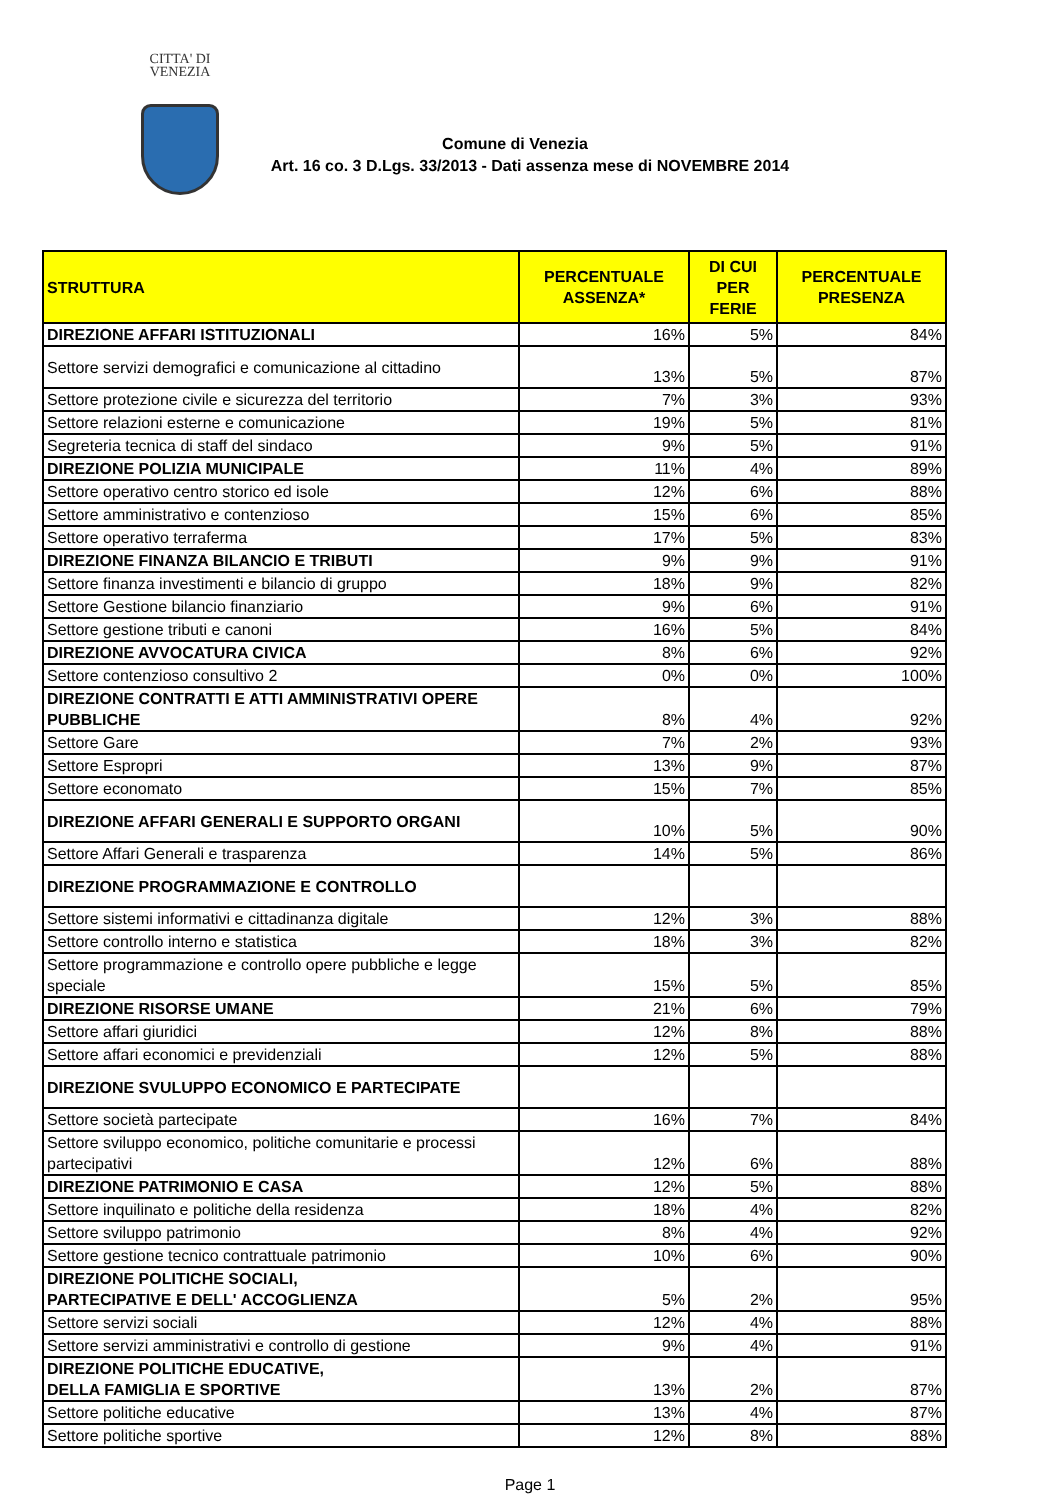CITTA' DI
VENEZIA
Comune di Venezia
Art. 16 co. 3 D.Lgs. 33/2013 - Dati assenza mese di NOVEMBRE 2014
| STRUTTURA | PERCENTUALE ASSENZA* | DI CUI PER FERIE | PERCENTUALE PRESENZA |
| --- | --- | --- | --- |
| DIREZIONE AFFARI ISTITUZIONALI | 16% | 5% | 84% |
| Settore servizi demografici e comunicazione al cittadino | 13% | 5% | 87% |
| Settore protezione civile e sicurezza del territorio | 7% | 3% | 93% |
| Settore relazioni esterne e comunicazione | 19% | 5% | 81% |
| Segreteria tecnica di staff del sindaco | 9% | 5% | 91% |
| DIREZIONE POLIZIA MUNICIPALE | 11% | 4% | 89% |
| Settore operativo centro storico ed isole | 12% | 6% | 88% |
| Settore amministrativo e contenzioso | 15% | 6% | 85% |
| Settore operativo terraferma | 17% | 5% | 83% |
| DIREZIONE FINANZA BILANCIO E TRIBUTI | 9% | 9% | 91% |
| Settore finanza investimenti e bilancio di gruppo | 18% | 9% | 82% |
| Settore Gestione bilancio finanziario | 9% | 6% | 91% |
| Settore gestione tributi e canoni | 16% | 5% | 84% |
| DIREZIONE AVVOCATURA CIVICA | 8% | 6% | 92% |
| Settore contenzioso consultivo 2 | 0% | 0% | 100% |
| DIREZIONE CONTRATTI E ATTI AMMINISTRATIVI OPERE PUBBLICHE | 8% | 4% | 92% |
| Settore Gare | 7% | 2% | 93% |
| Settore Espropri | 13% | 9% | 87% |
| Settore economato | 15% | 7% | 85% |
| DIREZIONE AFFARI GENERALI E SUPPORTO ORGANI | 10% | 5% | 90% |
| Settore Affari Generali e trasparenza | 14% | 5% | 86% |
| DIREZIONE PROGRAMMAZIONE E CONTROLLO | | | |
| Settore sistemi informativi e cittadinanza digitale | 12% | 3% | 88% |
| Settore controllo interno e statistica | 18% | 3% | 82% |
| Settore programmazione e controllo opere pubbliche e legge speciale | 15% | 5% | 85% |
| DIREZIONE RISORSE UMANE | 21% | 6% | 79% |
| Settore affari giuridici | 12% | 8% | 88% |
| Settore affari economici e previdenziali | 12% | 5% | 88% |
| DIREZIONE SVULUPPO ECONOMICO E PARTECIPATE | | | |
| Settore società partecipate | 16% | 7% | 84% |
| Settore sviluppo economico, politiche comunitarie e processi partecipativi | 12% | 6% | 88% |
| DIREZIONE PATRIMONIO E CASA | 12% | 5% | 88% |
| Settore inquilinato e politiche della residenza | 18% | 4% | 82% |
| Settore sviluppo patrimonio | 8% | 4% | 92% |
| Settore gestione tecnico contrattuale patrimonio | 10% | 6% | 90% |
| DIREZIONE POLITICHE SOCIALI, PARTECIPATIVE E DELL' ACCOGLIENZA | 5% | 2% | 95% |
| Settore servizi sociali | 12% | 4% | 88% |
| Settore servizi amministrativi e controllo di gestione | 9% | 4% | 91% |
| DIREZIONE POLITICHE EDUCATIVE, DELLA FAMIGLIA E SPORTIVE | 13% | 2% | 87% |
| Settore politiche educative | 13% | 4% | 87% |
| Settore politiche sportive | 12% | 8% | 88% |
Page 1